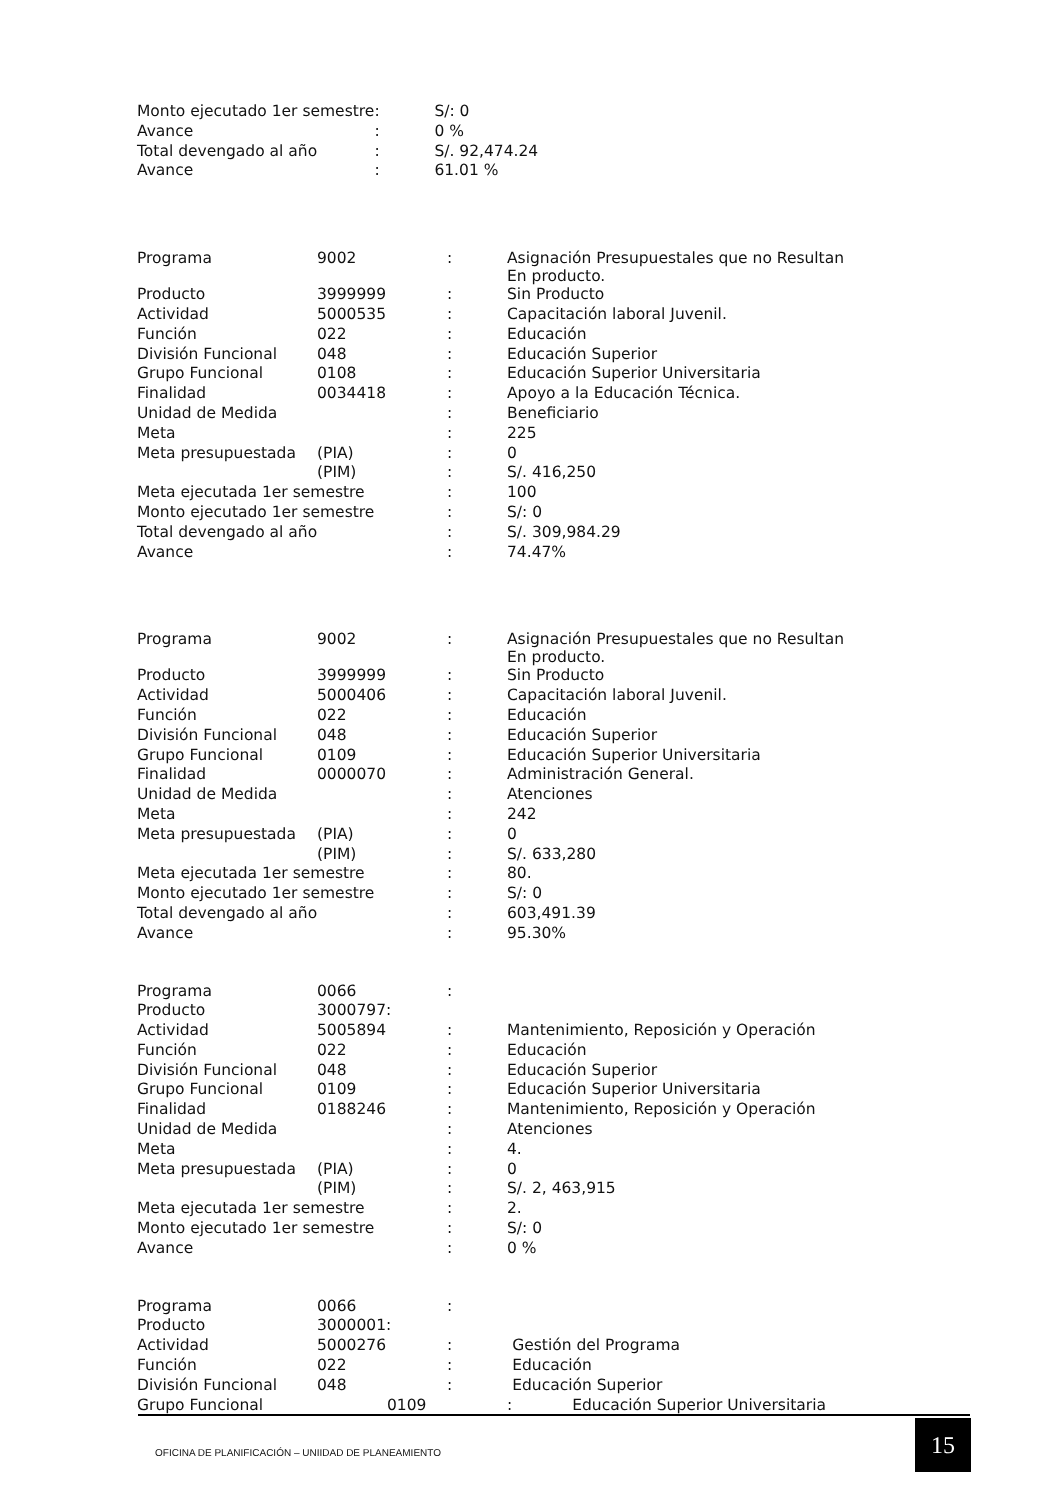| Monto ejecutado 1er semestre | : | S/: 0 |
| Avance | : | 0 % |
| Total devengado al año | : | S/. 92,474.24 |
| Avance | : | 61.01 % |
| Programa | 9002 | : | Asignación Presupuestales que no Resultan En producto. |
| Producto | 3999999 | : | Sin Producto |
| Actividad | 5000535 | : | Capacitación laboral Juvenil. |
| Función | 022 | : | Educación |
| División Funcional | 048 | : | Educación Superior |
| Grupo Funcional | 0108 | : | Educación Superior Universitaria |
| Finalidad | 0034418 | : | Apoyo a la Educación Técnica. |
| Unidad de Medida | | : | Beneficiario |
| Meta | | : | 225 |
| Meta presupuestada | (PIA) | : | 0 |
| | (PIM) | : | S/. 416,250 |
| Meta ejecutada 1er semestre | | : | 100 |
| Monto ejecutado 1er semestre | | : | S/: 0 |
| Total devengado al año | | : | S/. 309,984.29 |
| Avance | | : | 74.47% |
| Programa | 9002 | : | Asignación Presupuestales que no Resultan En producto. |
| Producto | 3999999 | : | Sin Producto |
| Actividad | 5000406 | : | Capacitación laboral Juvenil. |
| Función | 022 | : | Educación |
| División Funcional | 048 | : | Educación Superior |
| Grupo Funcional | 0109 | : | Educación Superior Universitaria |
| Finalidad | 0000070 | : | Administración General. |
| Unidad de Medida | | : | Atenciones |
| Meta | | : | 242 |
| Meta presupuestada | (PIA) | : | 0 |
| | (PIM) | : | S/. 633,280 |
| Meta ejecutada 1er semestre | | : | 80. |
| Monto ejecutado 1er semestre | | : | S/: 0 |
| Total devengado al año | | : | 603,491.39 |
| Avance | | : | 95.30% |
| Programa | 0066 | : | |
| Producto | 3000797: | | |
| Actividad | 5005894 | : | Mantenimiento, Reposición y Operación |
| Función | 022 | : | Educación |
| División Funcional | 048 | : | Educación Superior |
| Grupo Funcional | 0109 | : | Educación Superior Universitaria |
| Finalidad | 0188246 | : | Mantenimiento, Reposición y Operación |
| Unidad de Medida | | : | Atenciones |
| Meta | | : | 4. |
| Meta presupuestada | (PIA) | : | 0 |
| | (PIM) | : | S/. 2, 463,915 |
| Meta ejecutada 1er semestre | | : | 2. |
| Monto ejecutado 1er semestre | | : | S/: 0 |
| Avance | | : | 0 % |
| Programa | 0066 | : | |
| Producto | 3000001: | | |
| Actividad | 5000276 | : | Gestión del Programa |
| Función | 022 | : | Educación |
| División Funcional | 048 | : | Educación Superior |
| Grupo Funcional | 0109 | : | Educación Superior Universitaria |
OFICINA DE PLANIFICACIÓN – UNIIDAD DE PLANEAMIENTO
15